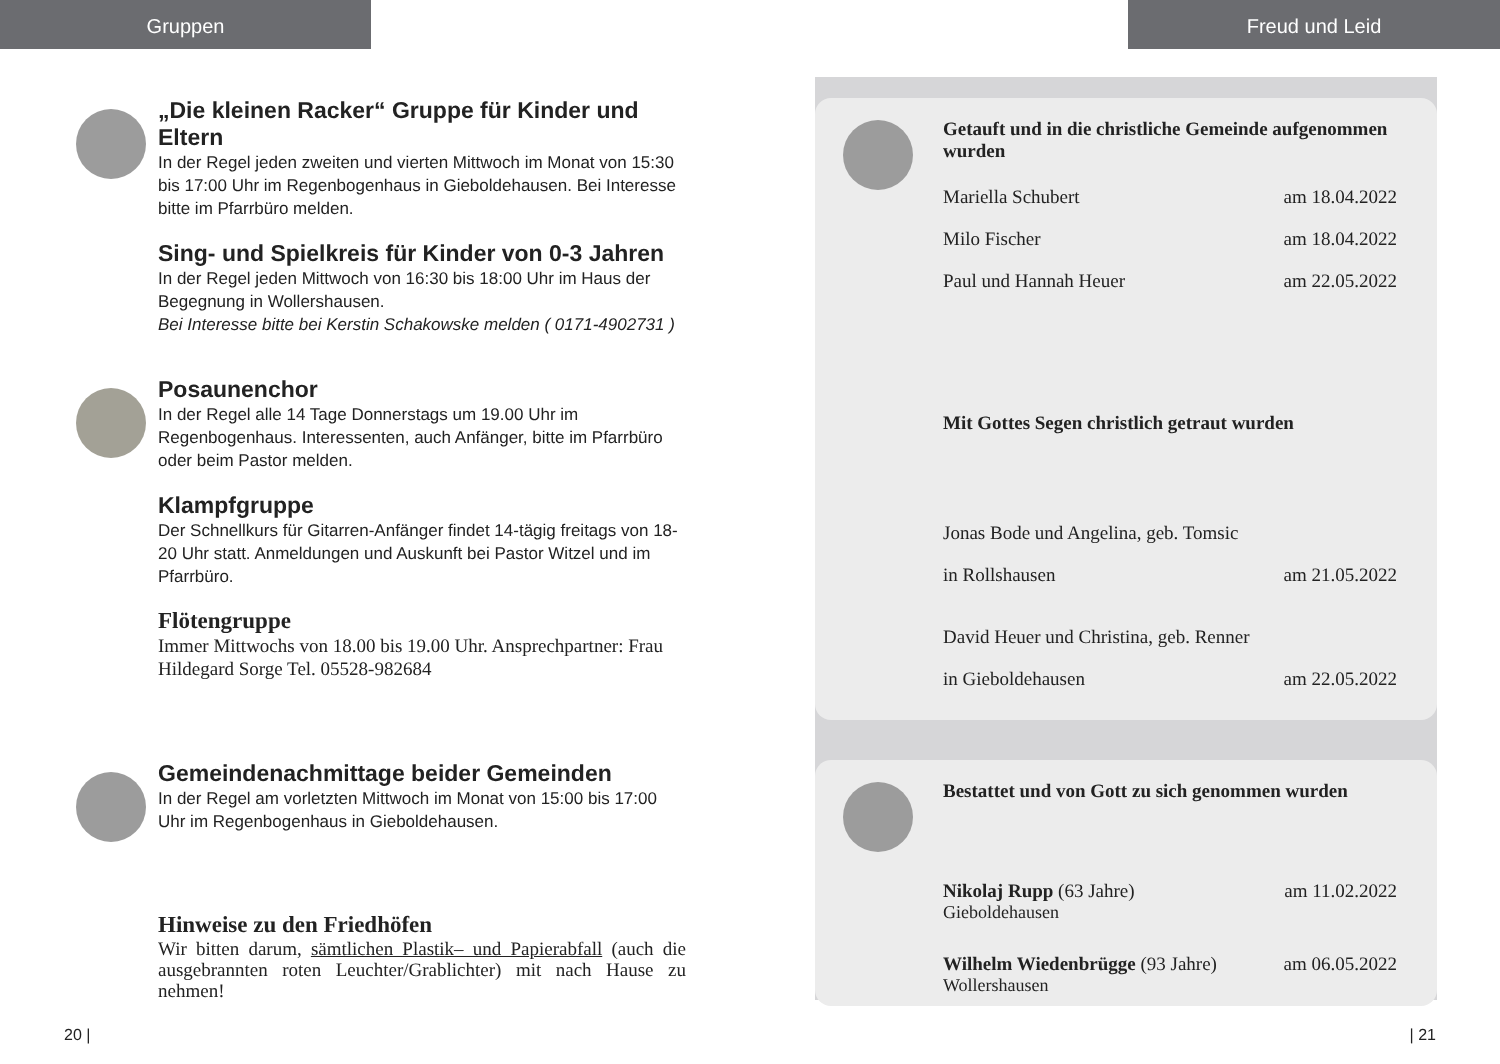Gruppen
„Die kleinen Racker“ Gruppe für Kinder und Eltern
In der Regel jeden zweiten und vierten Mittwoch im Monat von 15:30 bis 17:00 Uhr im Regenbogenhaus in Gieboldehausen. Bei Interesse bitte im Pfarrbüro melden.
Sing- und Spielkreis für Kinder von 0-3 Jahren
In der Regel jeden Mittwoch von 16:30 bis 18:00 Uhr im Haus der Begegnung in Wollershausen.
Bei Interesse bitte bei Kerstin Schakowske melden ( 0171-4902731 )
Posaunenchor
In der Regel alle 14 Tage Donnerstags um 19.00 Uhr im Regenbogenhaus. Interessenten, auch Anfänger, bitte im Pfarrbüro oder beim Pastor melden.
Klampfgruppe
Der Schnellkurs für Gitarren-Anfänger findet 14-tägig freitags von 18-20 Uhr statt. Anmeldungen und Auskunft bei Pastor Witzel und im Pfarrbüro.
Flötengruppe
Immer Mittwochs von 18.00 bis 19.00 Uhr. Ansprechpartner: Frau Hildegard Sorge Tel. 05528-982684
Gemeindenachmittage beider Gemeinden
In der Regel am vorletzten Mittwoch im Monat von 15:00 bis 17:00 Uhr im Regenbogenhaus in Gieboldehausen.
Hinweise zu den Friedhöfen
Wir bitten darum, sämtlichen Plastik– und Papierabfall (auch die ausgebrannten roten Leuchter/Grablichter) mit nach Hause zu nehmen!
20 |
Freud und Leid
Getauft und in die christliche Gemeinde aufgenommen wurden
Mariella Schubert am 18.04.2022
Milo Fischer am 18.04.2022
Paul und Hannah Heuer am 22.05.2022
Mit Gottes Segen christlich getraut wurden
Jonas Bode und Angelina, geb. Tomsic
in Rollshausen am 21.05.2022
David Heuer und Christina, geb. Renner
in Gieboldehausen am 22.05.2022
Bestattet und von Gott zu sich genommen wurden
Nikolaj Rupp (63 Jahre) am 11.02.2022
Gieboldehausen
Wilhelm Wiedenbrügge (93 Jahre) am 06.05.2022
Wollershausen
| 21